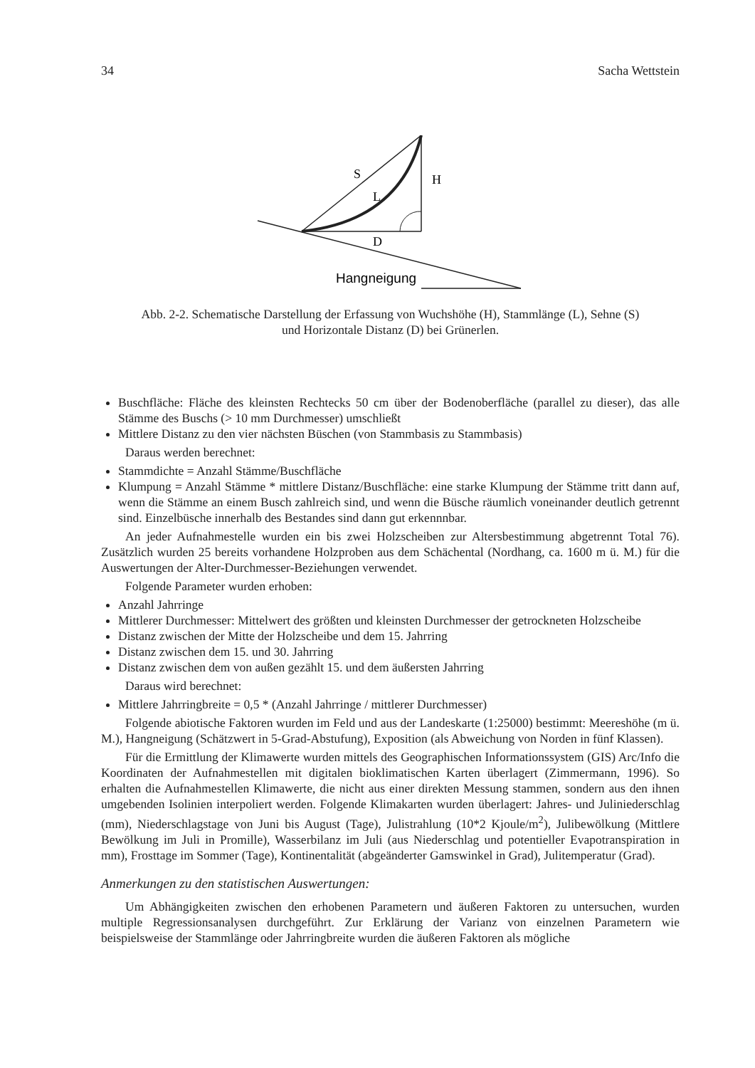34 Sacha Wettstein
S
H
L
D
Hangneigung
Abb. 2-2. Schematische Darstellung der Erfassung von Wuchshöhe (H), Stammlänge (L), Sehne (S)
und Horizontale Distanz (D) bei Grünerlen.
Buschfläche: Fläche des kleinsten Rechtecks 50 cm über der Bodenoberfläche (parallel zu dieser), das alle Stämme des Buschs (> 10 mm Durchmesser) umschließt
Mittlere Distanz zu den vier nächsten Büschen (von Stammbasis zu Stammbasis)
Daraus werden berechnet:
Stammdichte = Anzahl Stämme/Buschfläche
Klumpung = Anzahl Stämme * mittlere Distanz/Buschfläche: eine starke Klumpung der Stämme tritt dann auf, wenn die Stämme an einem Busch zahlreich sind, und wenn die Büsche räumlich voneinander deutlich getrennt sind. Einzelbüsche innerhalb des Bestandes sind dann gut erkennnbar.
An jeder Aufnahmestelle wurden ein bis zwei Holzscheiben zur Altersbestimmung abgetrennt Total 76). Zusätzlich wurden 25 bereits vorhandene Holzproben aus dem Schächental (Nordhang, ca. 1600 m ü. M.) für die Auswertungen der Alter-Durchmesser-Beziehungen verwendet.
Folgende Parameter wurden erhoben:
Anzahl Jahrringe
Mittlerer Durchmesser: Mittelwert des größten und kleinsten Durchmesser der getrockneten Holzscheibe
Distanz zwischen der Mitte der Holzscheibe und dem 15. Jahrring
Distanz zwischen dem 15. und 30. Jahrring
Distanz zwischen dem von außen gezählt 15. und dem äußersten Jahrring
Daraus wird berechnet:
Mittlere Jahrringbreite = 0,5 * (Anzahl Jahrringe / mittlerer Durchmesser)
Folgende abiotische Faktoren wurden im Feld und aus der Landeskarte (1:25000) bestimmt: Meereshöhe (m ü. M.), Hangneigung (Schätzwert in 5-Grad-Abstufung), Exposition (als Abweichung von Norden in fünf Klassen).
Für die Ermittlung der Klimawerte wurden mittels des Geographischen Informationssystem (GIS) Arc/Info die Koordinaten der Aufnahmestellen mit digitalen bioklimatischen Karten überlagert (Zimmermann, 1996). So erhalten die Aufnahmestellen Klimawerte, die nicht aus einer direkten Messung stammen, sondern aus den ihnen umgebenden Isolinien interpoliert werden. Folgende Klimakarten wurden überlagert: Jahres- und Juliniederschlag (mm), Niederschlagstage von Juni bis August (Tage), Julistrahlung (10*2 Kjoule/m<sup>2</sup>), Julibewölkung (Mittlere Bewölkung im Juli in Promille), Wasserbilanz im Juli (aus Niederschlag und potentieller Evapotranspiration in mm), Frosttage im Sommer (Tage), Kontinentalität (abgeänderter Gamswinkel in Grad), Julitemperatur (Grad).
Anmerkungen zu den statistischen Auswertungen:
Um Abhängigkeiten zwischen den erhobenen Parametern und äußeren Faktoren zu untersuchen, wurden multiple Regressionsanalysen durchgeführt. Zur Erklärung der Varianz von einzelnen Parametern wie beispielsweise der Stammlänge oder Jahrringbreite wurden die äußeren Faktoren als mögliche